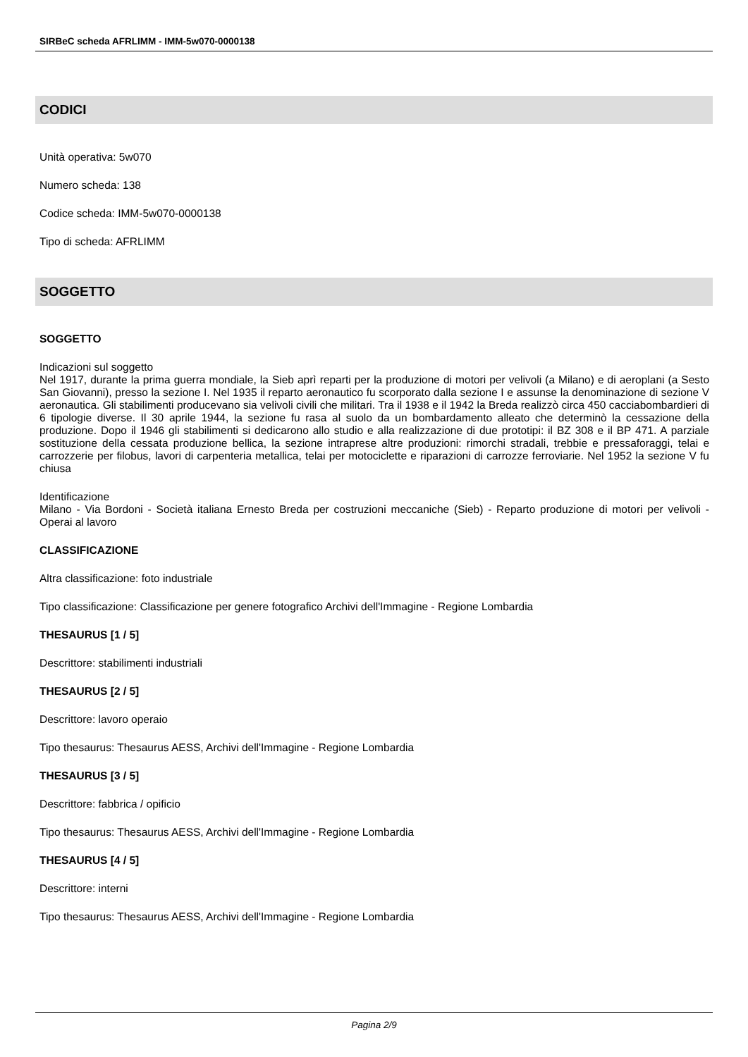SIRBeC scheda AFRLIMM - IMM-5w070-0000138
CODICI
Unità operativa: 5w070
Numero scheda: 138
Codice scheda: IMM-5w070-0000138
Tipo di scheda: AFRLIMM
SOGGETTO
SOGGETTO
Indicazioni sul soggetto
Nel 1917, durante la prima guerra mondiale, la Sieb aprì reparti per la produzione di motori per velivoli (a Milano) e di aeroplani (a Sesto San Giovanni), presso la sezione I. Nel 1935 il reparto aeronautico fu scorporato dalla sezione I e assunse la denominazione di sezione V aeronautica. Gli stabilimenti producevano sia velivoli civili che militari. Tra il 1938 e il 1942 la Breda realizzò circa 450 cacciabombardieri di 6 tipologie diverse. Il 30 aprile 1944, la sezione fu rasa al suolo da un bombardamento alleato che determinò la cessazione della produzione. Dopo il 1946 gli stabilimenti si dedicarono allo studio e alla realizzazione di due prototipi: il BZ 308 e il BP 471. A parziale sostituzione della cessata produzione bellica, la sezione intraprese altre produzioni: rimorchi stradali, trebbie e pressaforaggi, telai e carrozzerie per filobus, lavori di carpenteria metallica, telai per motociclette e riparazioni di carrozze ferroviarie. Nel 1952 la sezione V fu chiusa
Identificazione
Milano - Via Bordoni - Società italiana Ernesto Breda per costruzioni meccaniche (Sieb) - Reparto produzione di motori per velivoli - Operai al lavoro
CLASSIFICAZIONE
Altra classificazione: foto industriale
Tipo classificazione: Classificazione per genere fotografico Archivi dell'Immagine - Regione Lombardia
THESAURUS [1 / 5]
Descrittore: stabilimenti industriali
THESAURUS [2 / 5]
Descrittore: lavoro operaio
Tipo thesaurus: Thesaurus AESS, Archivi dell'Immagine - Regione Lombardia
THESAURUS [3 / 5]
Descrittore: fabbrica / opificio
Tipo thesaurus: Thesaurus AESS, Archivi dell'Immagine - Regione Lombardia
THESAURUS [4 / 5]
Descrittore: interni
Tipo thesaurus: Thesaurus AESS, Archivi dell'Immagine - Regione Lombardia
Pagina 2/9